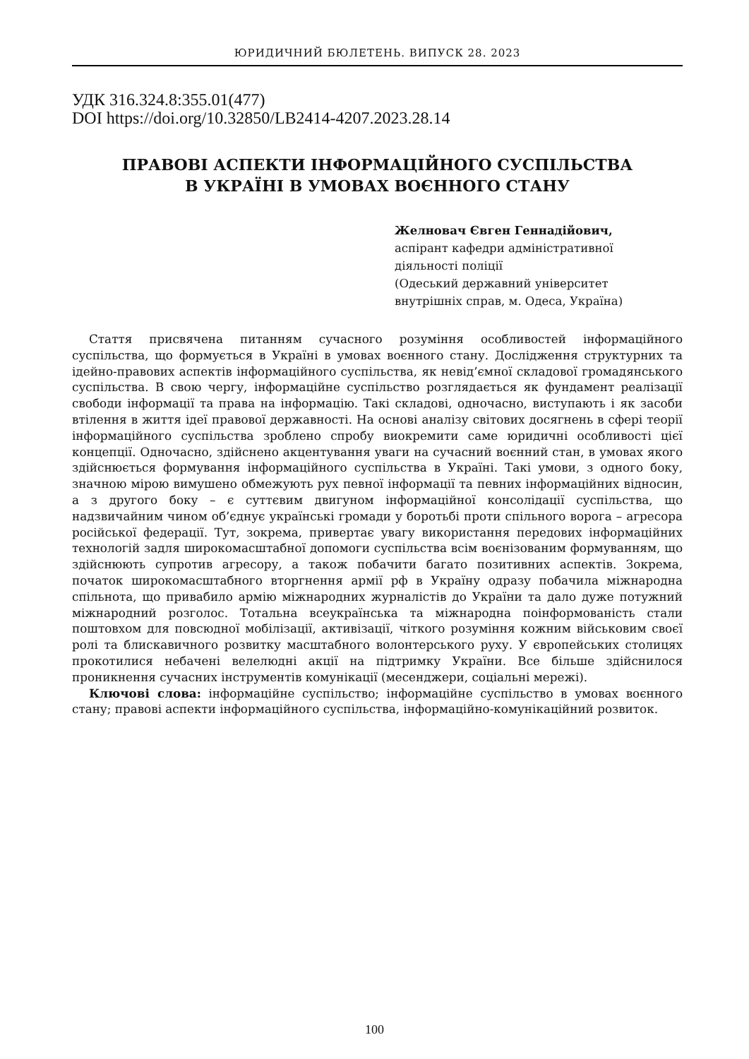ЮРИДИЧНИЙ БЮЛЕТЕНЬ. ВИПУСК 28. 2023
УДК 316.324.8:355.01(477)
DOI https://doi.org/10.32850/LB2414-4207.2023.28.14
ПРАВОВІ АСПЕКТИ ІНФОРМАЦІЙНОГО СУСПІЛЬСТВА
В УКРАЇНІ В УМОВАХ ВОЄННОГО СТАНУ
Желновач Євген Геннадійович,
аспірант кафедри адміністративної
діяльності поліції
(Одеський державний університет
внутрішніх справ, м. Одеса, Україна)
Стаття присвячена питанням сучасного розуміння особливостей інформаційного суспільства, що формується в Україні в умовах воєнного стану. Дослідження структурних та ідейно-правових аспектів інформаційного суспільства, як невід’ємної складової громадянського суспільства. В свою чергу, інформаційне суспільство розглядається як фундамент реалізації свободи інформації та права на інформацію. Такі складові, одночасно, виступають і як засоби втілення в життя ідеї правової державності. На основі аналізу світових досягнень в сфері теорії інформаційного суспільства зроблено спробу виокремити саме юридичні особливості цієї концепції. Одночасно, здійснено акцентування уваги на сучасний воєнний стан, в умовах якого здійснюється формування інформаційного суспільства в Україні. Такі умови, з одного боку, значною мірою вимушено обмежують рух певної інформації та певних інформаційних відносин, а з другого боку – є суттєвим двигуном інформаційної консолідації суспільства, що надзвичайним чином об’єднує українські громади у боротьбі проти спільного ворога – агресора російської федерації. Тут, зокрема, привертає увагу використання передових інформаційних технологій задля широкомасштабної допомоги суспільства всім воєнізованим формуванням, що здійснюють супротив агресору, а також побачити багато позитивних аспектів. Зокрема, початок широкомасштабного вторгнення армії рф в Україну одразу побачила міжнародна спільнота, що привабило армію міжнародних журналістів до України та дало дуже потужний міжнародний розголос. Тотальна всеукраїнська та міжнародна поінформованість стали поштовхом для повсюдної мобілізації, активізації, чіткого розуміння кожним військовим своєї ролі та блискавичного розвитку масштабного волонтерського руху. У європейських столицях прокотилися небачені велелюдні акції на підтримку України. Все більше здійснилося проникнення сучасних інструментів комунікації (месенджери, соціальні мережі).
Ключові слова: інформаційне суспільство; інформаційне суспільство в умовах воєнного стану; правові аспекти інформаційного суспільства, інформаційно-комунікаційний розвиток.
100